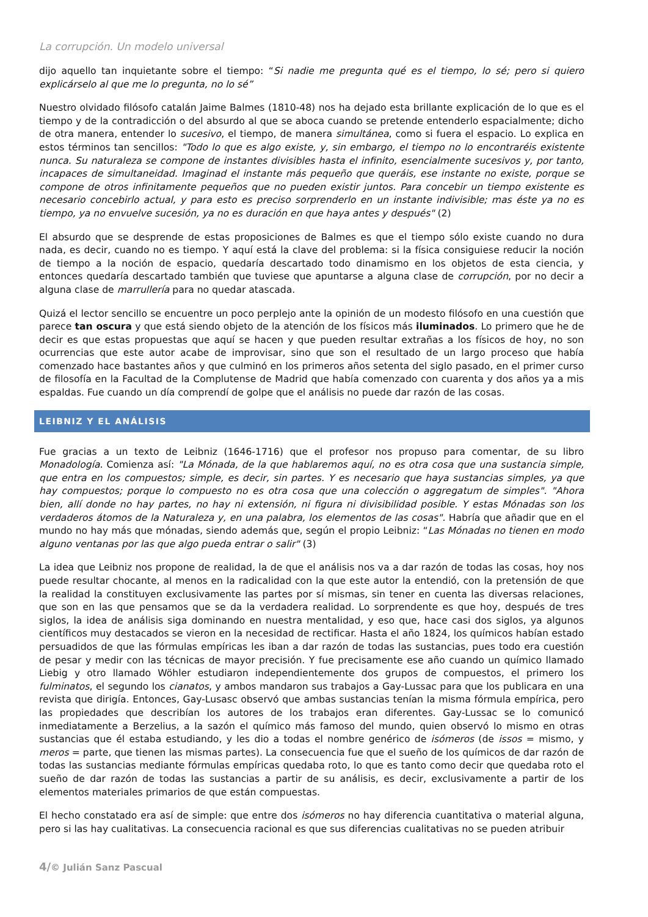La corrupción. Un modelo universal
dijo aquello tan inquietante sobre el tiempo: “Si nadie me pregunta qué es el tiempo, lo sé; pero si quiero explicárselo al que me lo pregunta, no lo sé”
Nuestro olvidado filósofo catalán Jaime Balmes (1810-48) nos ha dejado esta brillante explicación de lo que es el tiempo y de la contradicción o del absurdo al que se aboca cuando se pretende entenderlo espacialmente; dicho de otra manera, entender lo sucesivo, el tiempo, de manera simultánea, como si fuera el espacio. Lo explica en estos términos tan sencillos: "Todo lo que es algo existe, y, sin embargo, el tiempo no lo encontraréis existente nunca. Su naturaleza se compone de instantes divisibles hasta el infinito, esencialmente sucesivos y, por tanto, incapaces de simultaneidad. Imaginad el instante más pequeño que queráis, ese instante no existe, porque se compone de otros infinitamente pequeños que no pueden existir juntos. Para concebir un tiempo existente es necesario concebirlo actual, y para esto es preciso sorprenderlo en un instante indivisible; mas éste ya no es tiempo, ya no envuelve sucesión, ya no es duración en que haya antes y después" (2)
El absurdo que se desprende de estas proposiciones de Balmes es que el tiempo sólo existe cuando no dura nada, es decir, cuando no es tiempo. Y aquí está la clave del problema: si la física consiguiese reducir la noción de tiempo a la noción de espacio, quedaría descartado todo dinamismo en los objetos de esta ciencia, y entonces quedaría descartado también que tuviese que apuntarse a alguna clase de corrupción, por no decir a alguna clase de marrullería para no quedar atascada.
Quizá el lector sencillo se encuentre un poco perplejo ante la opinión de un modesto filósofo en una cuestión que parece tan oscura y que está siendo objeto de la atención de los físicos más iluminados. Lo primero que he de decir es que estas propuestas que aquí se hacen y que pueden resultar extrañas a los físicos de hoy, no son ocurrencias que este autor acabe de improvisar, sino que son el resultado de un largo proceso que había comenzado hace bastantes años y que culminó en los primeros años setenta del siglo pasado, en el primer curso de filosofía en la Facultad de la Complutense de Madrid que había comenzado con cuarenta y dos años ya a mis espaldas. Fue cuando un día comprendí de golpe que el análisis no puede dar razón de las cosas.
LEIBNIZ Y EL ANÁLISIS
Fue gracias a un texto de Leibniz (1646-1716) que el profesor nos propuso para comentar, de su libro Monadología. Comienza así: "La Mónada, de la que hablaremos aquí, no es otra cosa que una sustancia simple, que entra en los compuestos; simple, es decir, sin partes. Y es necesario que haya sustancias simples, ya que hay compuestos; porque lo compuesto no es otra cosa que una colección o aggregatum de simples". "Ahora bien, allí donde no hay partes, no hay ni extensión, ni figura ni divisibilidad posible. Y estas Mónadas son los verdaderos átomos de la Naturaleza y, en una palabra, los elementos de las cosas". Habría que añadir que en el mundo no hay más que mónadas, siendo además que, según el propio Leibniz: “Las Mónadas no tienen en modo alguno ventanas por las que algo pueda entrar o salir" (3)
La idea que Leibniz nos propone de realidad, la de que el análisis nos va a dar razón de todas las cosas, hoy nos puede resultar chocante, al menos en la radicalidad con la que este autor la entendió, con la pretensión de que la realidad la constituyen exclusivamente las partes por sí mismas, sin tener en cuenta las diversas relaciones, que son en las que pensamos que se da la verdadera realidad. Lo sorprendente es que hoy, después de tres siglos, la idea de análisis siga dominando en nuestra mentalidad, y eso que, hace casi dos siglos, ya algunos científicos muy destacados se vieron en la necesidad de rectificar. Hasta el año 1824, los químicos habían estado persuadidos de que las fórmulas empíricas les iban a dar razón de todas las sustancias, pues todo era cuestión de pesar y medir con las técnicas de mayor precisión. Y fue precisamente ese año cuando un químico llamado Liebig y otro llamado Wöhler estudiaron independientemente dos grupos de compuestos, el primero los fulminatos, el segundo los cianatos, y ambos mandaron sus trabajos a Gay-Lussac para que los publicara en una revista que dirigía. Entonces, Gay-Lusasc observó que ambas sustancias tenían la misma fórmula empírica, pero las propiedades que describían los autores de los trabajos eran diferentes. Gay-Lussac se lo comunicó inmediatamente a Berzelius, a la sazón el químico más famoso del mundo, quien observó lo mismo en otras sustancias que él estaba estudiando, y les dio a todas el nombre genérico de isómeros (de issos = mismo, y meros = parte, que tienen las mismas partes). La consecuencia fue que el sueño de los químicos de dar razón de todas las sustancias mediante fórmulas empíricas quedaba roto, lo que es tanto como decir que quedaba roto el sueño de dar razón de todas las sustancias a partir de su análisis, es decir, exclusivamente a partir de los elementos materiales primarios de que están compuestas.
El hecho constatado era así de simple: que entre dos isómeros no hay diferencia cuantitativa o material alguna, pero si las hay cualitativas. La consecuencia racional es que sus diferencias cualitativas no se pueden atribuir
4/© Julián Sanz Pascual